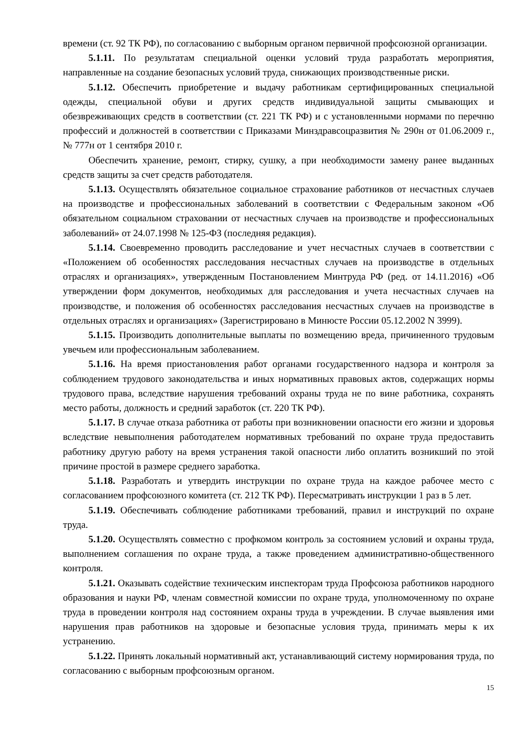времени (ст. 92 ТК РФ), по согласованию с выборным органом первичной профсоюзной организации.
5.1.11. По результатам специальной оценки условий труда разработать мероприятия, направленные на создание безопасных условий труда, снижающих производственные риски.
5.1.12. Обеспечить приобретение и выдачу работникам сертифицированных специальной одежды, специальной обуви и других средств индивидуальной защиты смывающих и обезвреживающих средств в соответствии (ст. 221 ТК РФ) и с установленными нормами по перечню профессий и должностей в соответствии с Приказами Минздравсоцразвития № 290н от 01.06.2009 г., № 777н от 1 сентября 2010 г.
Обеспечить хранение, ремонт, стирку, сушку, а при необходимости замену ранее выданных средств защиты за счет средств работодателя.
5.1.13. Осуществлять обязательное социальное страхование работников от несчастных случаев на производстве и профессиональных заболеваний в соответствии с Федеральным законом «Об обязательном социальном страховании от несчастных случаев на производстве и профессиональных заболеваний» от 24.07.1998 № 125-ФЗ (последняя редакция).
5.1.14. Своевременно проводить расследование и учет несчастных случаев в соответствии с «Положением об особенностях расследования несчастных случаев на производстве в отдельных отраслях и организациях», утвержденным Постановлением Минтруда РФ (ред. от 14.11.2016) «Об утверждении форм документов, необходимых для расследования и учета несчастных случаев на производстве, и положения об особенностях расследования несчастных случаев на производстве в отдельных отраслях и организациях» (Зарегистрировано в Минюсте России 05.12.2002 N 3999).
5.1.15. Производить дополнительные выплаты по возмещению вреда, причиненного трудовым увечьем или профессиональным заболеванием.
5.1.16. На время приостановления работ органами государственного надзора и контроля за соблюдением трудового законодательства и иных нормативных правовых актов, содержащих нормы трудового права, вследствие нарушения требований охраны труда не по вине работника, сохранять место работы, должность и средний заработок (ст. 220 ТК РФ).
5.1.17. В случае отказа работника от работы при возникновении опасности его жизни и здоровья вследствие невыполнения работодателем нормативных требований по охране труда предоставить работнику другую работу на время устранения такой опасности либо оплатить возникший по этой причине простой в размере среднего заработка.
5.1.18. Разработать и утвердить инструкции по охране труда на каждое рабочее место с согласованием профсоюзного комитета (ст. 212 ТК РФ). Пересматривать инструкции 1 раз в 5 лет.
5.1.19. Обеспечивать соблюдение работниками требований, правил и инструкций по охране труда.
5.1.20. Осуществлять совместно с профкомом контроль за состоянием условий и охраны труда, выполнением соглашения по охране труда, а также проведением административно-общественного контроля.
5.1.21. Оказывать содействие техническим инспекторам труда Профсоюза работников народного образования и науки РФ, членам совместной комиссии по охране труда, уполномоченному по охране труда в проведении контроля над состоянием охраны труда в учреждении. В случае выявления ими нарушения прав работников на здоровые и безопасные условия труда, принимать меры к их устранению.
5.1.22. Принять локальный нормативный акт, устанавливающий систему нормирования труда, по согласованию с выборным профсоюзным органом.
15